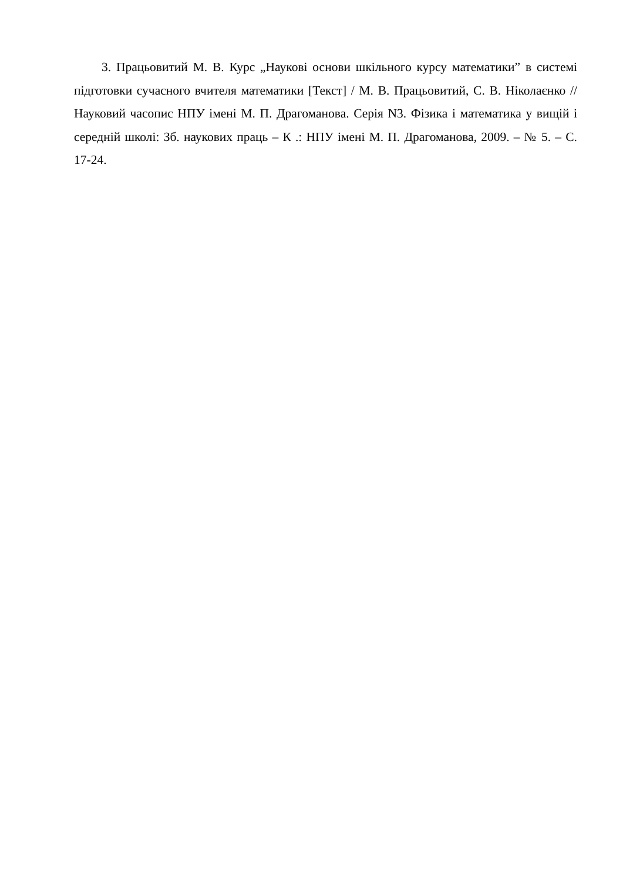3. Працьовитий М. В. Курс „Наукові основи шкільного курсу математики” в системі підготовки сучасного вчителя математики [Текст] / М. В. Працьовитий, С. В. Ніколаєнко // Науковий часопис НПУ імені М. П. Драгоманова. Серія N3. Фізика і математика у вищій і середній школі: Зб. наукових праць – К .: НПУ імені М. П. Драгоманова, 2009. – № 5. – С. 17-24.